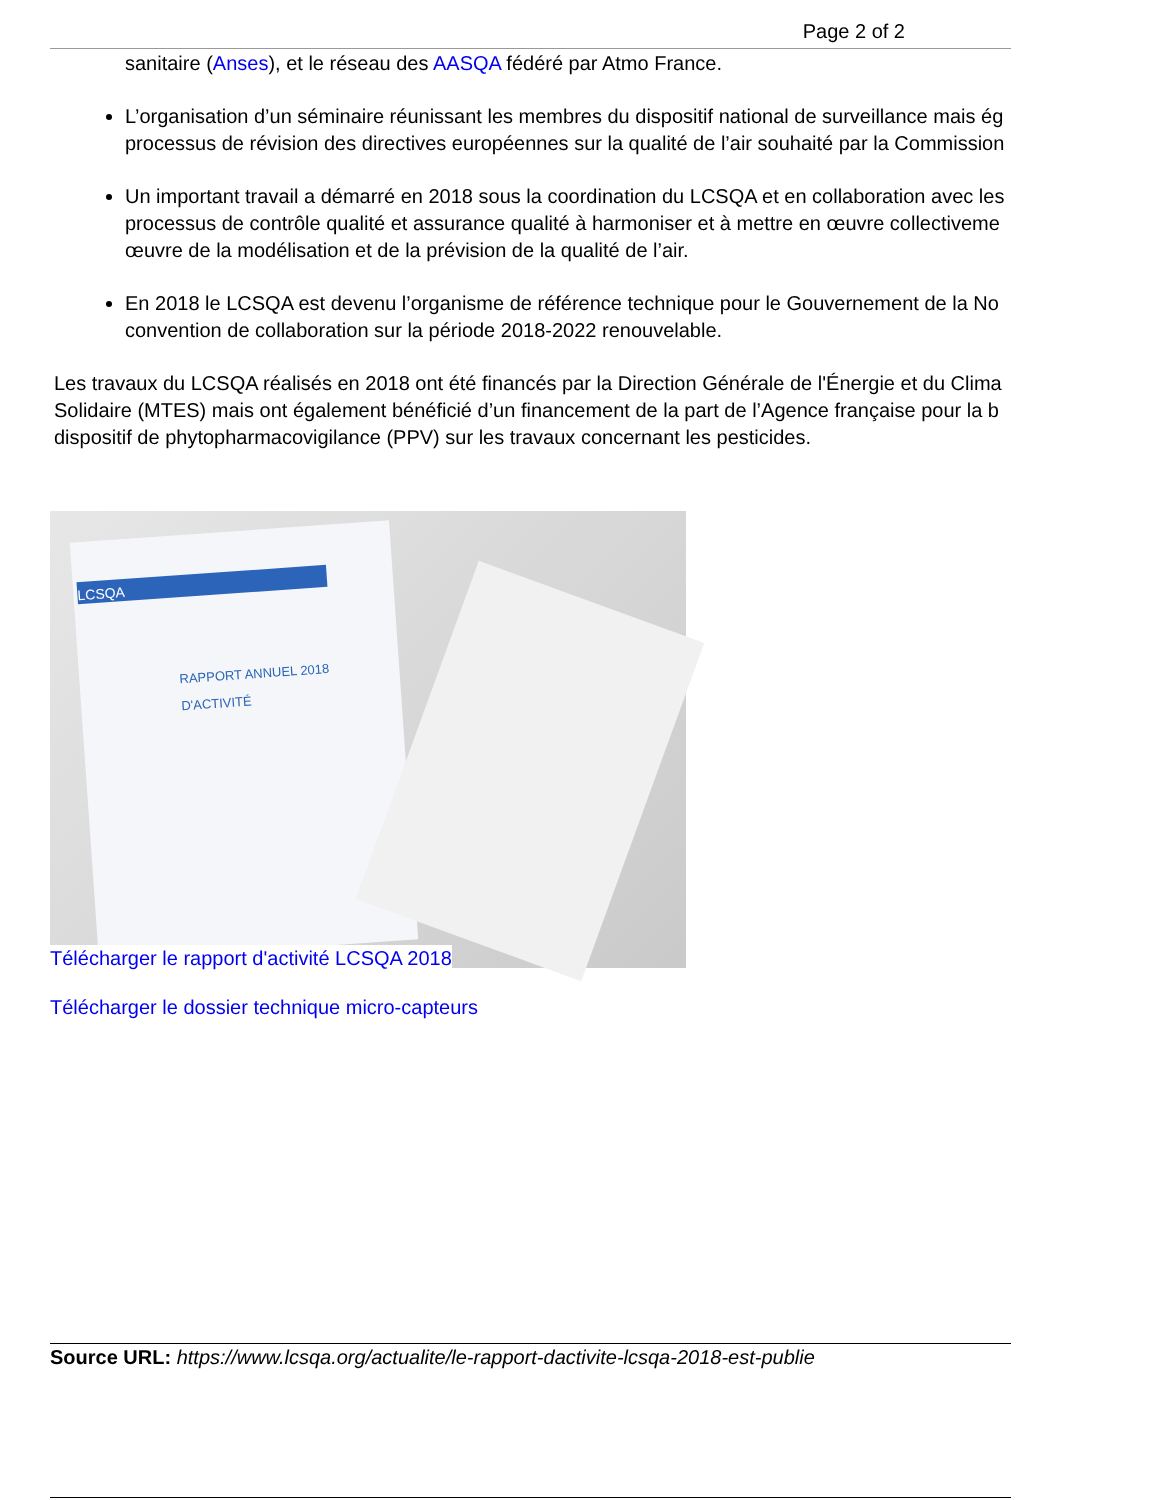Page 2 of 2
sanitaire (Anses), et le réseau des AASQA fédéré par Atmo France.
L’organisation d’un séminaire réunissant les membres du dispositif national de surveillance mais ég
processus de révision des directives européennes sur la qualité de l’air souhaité par la Commission
Un important travail a démarré en 2018 sous la coordination du LCSQA et en collaboration avec les
processus de contrôle qualité et assurance qualité à harmoniser et à mettre en œuvre collectiveme
œuvre de la modélisation et de la prévision de la qualité de l’air.
En 2018 le LCSQA est devenu l’organisme de référence technique pour le Gouvernement de la No
convention de collaboration sur la période 2018-2022 renouvelable.
Les travaux du LCSQA réalisés en 2018 ont été financés par la Direction Générale de l'Énergie et du Clima
Solidaire (MTES) mais ont également bénéficié d’un financement de la part de l’Agence française pour la b
dispositif de phytopharmacovigilance (PPV) sur les travaux concernant les pesticides.
LCSQA
RAPPORT ANNUEL 2018
D'ACTIVITÉ
Télécharger le rapport d'activité LCSQA 2018
Télécharger le dossier technique micro-capteurs
Source URL: https://www.lcsqa.org/actualite/le-rapport-dactivite-lcsqa-2018-est-publie